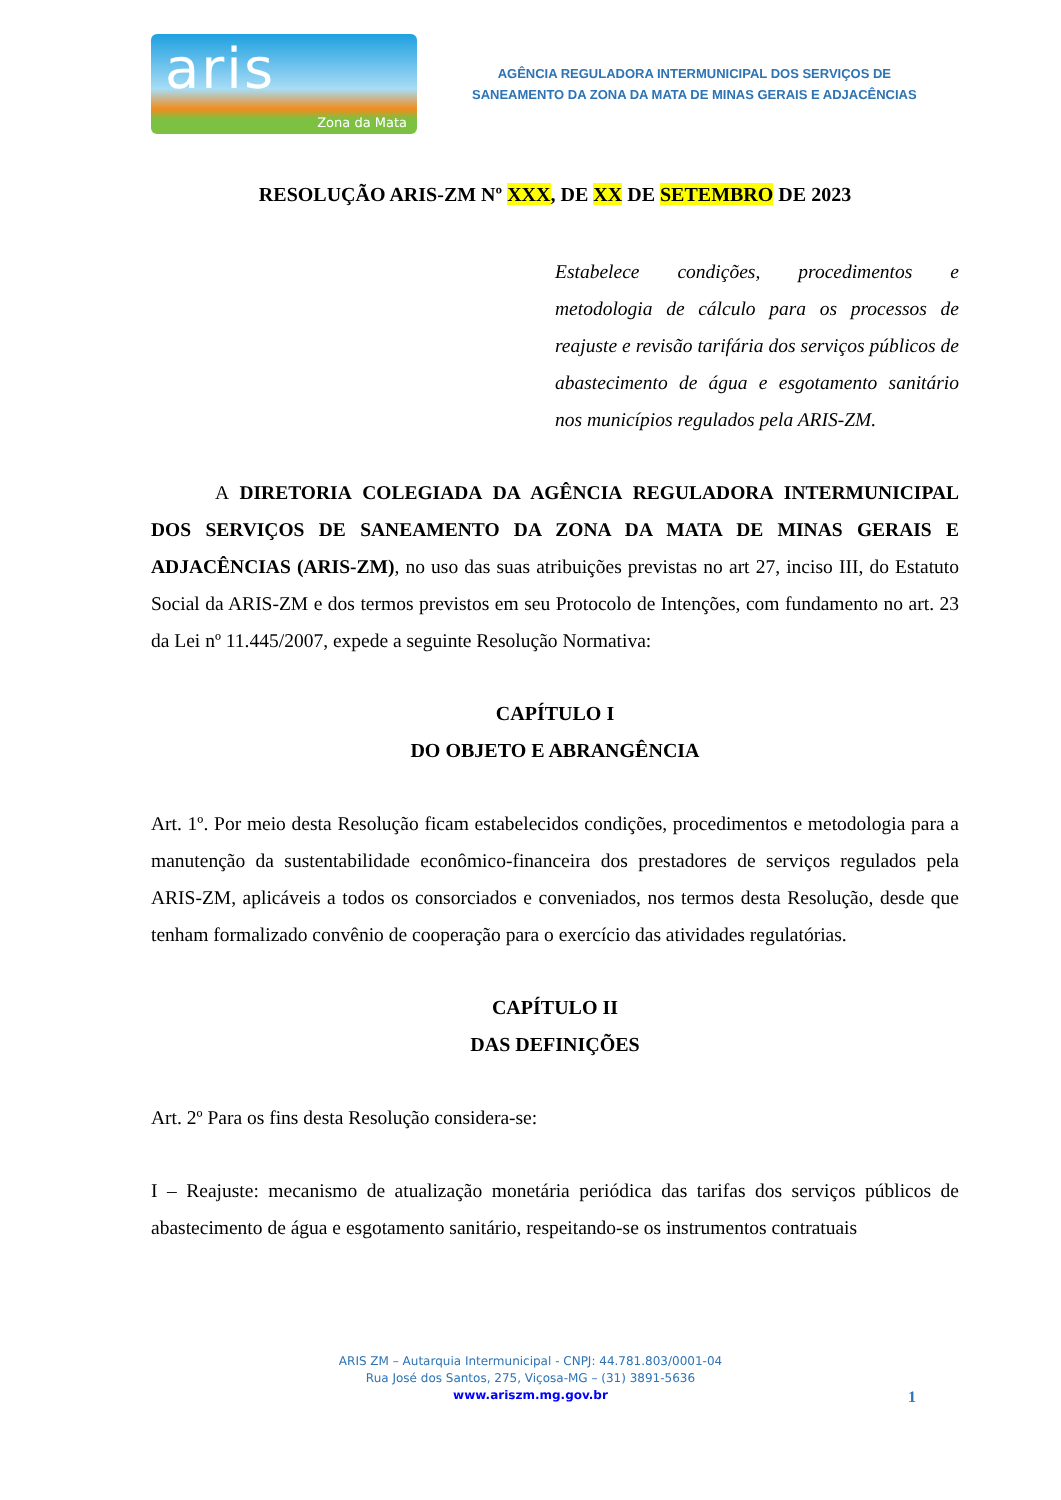aris
Zona da Mata
AGÊNCIA REGULADORA INTERMUNICIPAL DOS SERVIÇOS DE
SANEAMENTO DA ZONA DA MATA DE MINAS GERAIS E ADJACÊNCIAS
RESOLUÇÃO ARIS-ZM Nº XXX, DE XX DE SETEMBRO DE 2023
Estabelece condições, procedimentos e metodologia de cálculo para os processos de reajuste e revisão tarifária dos serviços públicos de abastecimento de água e esgotamento sanitário nos municípios regulados pela ARIS-ZM.
A DIRETORIA COLEGIADA DA AGÊNCIA REGULADORA INTERMUNICIPAL DOS SERVIÇOS DE SANEAMENTO DA ZONA DA MATA DE MINAS GERAIS E ADJACÊNCIAS (ARIS-ZM), no uso das suas atribuições previstas no art 27, inciso III, do Estatuto Social da ARIS-ZM e dos termos previstos em seu Protocolo de Intenções, com fundamento no art. 23 da Lei nº 11.445/2007, expede a seguinte Resolução Normativa:
CAPÍTULO I
DO OBJETO E ABRANGÊNCIA
Art. 1º. Por meio desta Resolução ficam estabelecidos condições, procedimentos e metodologia para a manutenção da sustentabilidade econômico-financeira dos prestadores de serviços regulados pela ARIS-ZM, aplicáveis a todos os consorciados e conveniados, nos termos desta Resolução, desde que tenham formalizado convênio de cooperação para o exercício das atividades regulatórias.
CAPÍTULO II
DAS DEFINIÇÕES
Art. 2º Para os fins desta Resolução considera-se:
I – Reajuste: mecanismo de atualização monetária periódica das tarifas dos serviços públicos de abastecimento de água e esgotamento sanitário, respeitando-se os instrumentos contratuais
ARIS ZM – Autarquia Intermunicipal - CNPJ: 44.781.803/0001-04
Rua José dos Santos, 275, Viçosa-MG – (31) 3891-5636
www.ariszm.mg.gov.br
1